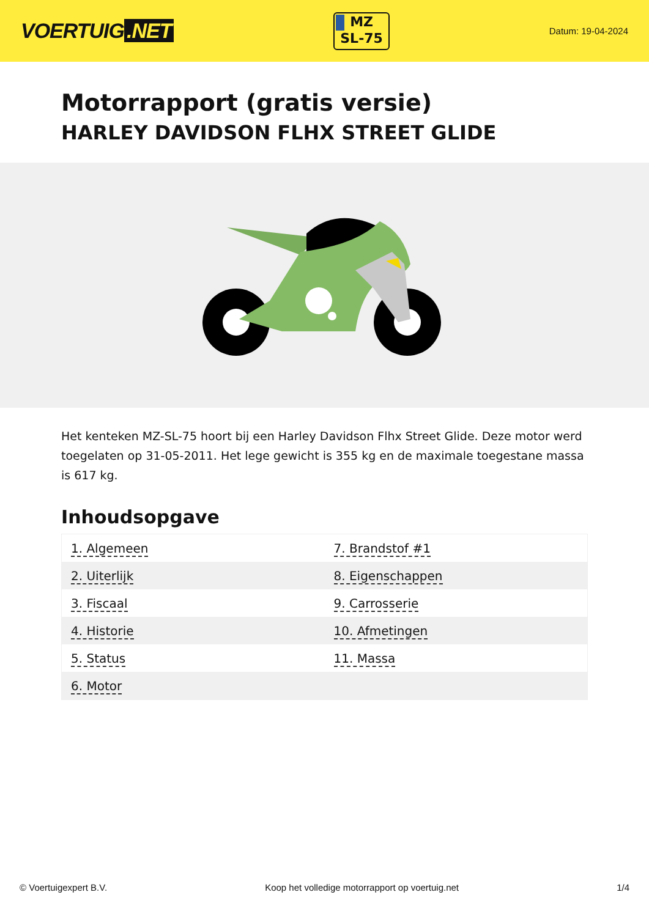VOERTUIG.NET
MZ
SL-75
Datum: 19-04-2024
Motorrapport (gratis versie)
HARLEY DAVIDSON FLHX STREET GLIDE
Het kenteken MZ-SL-75 hoort bij een Harley Davidson Flhx Street Glide. Deze motor werd toegelaten op 31-05-2011. Het lege gewicht is 355 kg en de maximale toegestane massa is 617 kg.
Inhoudsopgave
| 1. Algemeen | 7. Brandstof #1 |
| 2. Uiterlijk | 8. Eigenschappen |
| 3. Fiscaal | 9. Carrosserie |
| 4. Historie | 10. Afmetingen |
| 5. Status | 11. Massa |
| 6. Motor | |
© Voertuigexpert B.V. Koop het volledige motorrapport op voertuig.net 1/4